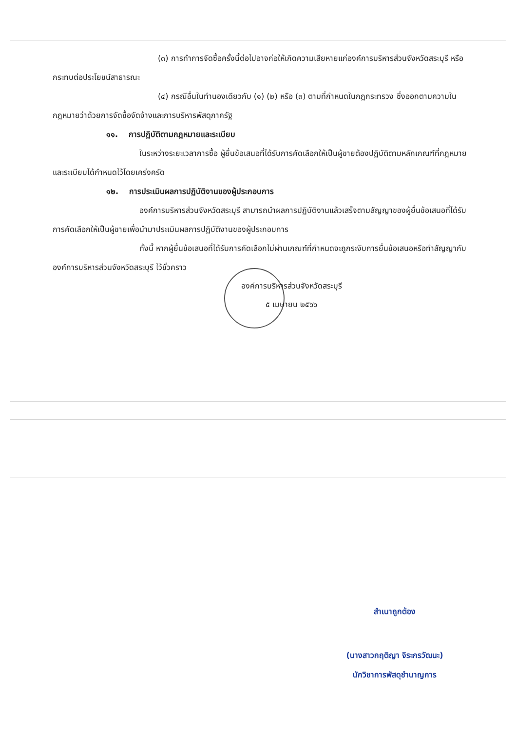(๓) การทำการจัดซื้อครั้งนี้ต่อไปอาจก่อให้เกิดความเสียหายแก่องค์การบริหารส่วนจังหวัดสระบุรี หรือกระทบต่อประโยชน์สาธารณะ
(๔) กรณีอื่นในทำนองเดียวกับ (๑) (๒) หรือ (๓) ตามที่กำหนดในกฎกระทรวง ซึ่งออกตามความในกฎหมายว่าด้วยการจัดซื้อจัดจ้างและการบริหารพัสดุภาครัฐ
๑๑. การปฏิบัติตามกฎหมายและระเบียบ
ในระหว่างระยะเวลาการซื้อ ผู้ยื่นข้อเสนอที่ได้รับการคัดเลือกให้เป็นผู้ขายต้องปฏิบัติตามหลักเกณฑ์ที่กฎหมายและระเบียบได้กำหนดไว้โดยเคร่งครัด
๑๒. การประเมินผลการปฏิบัติงานของผู้ประกอบการ
องค์การบริหารส่วนจังหวัดสระบุรี สามารถนำผลการปฏิบัติงานแล้วเสร็จตามสัญญาของผู้ยื่นข้อเสนอที่ได้รับการคัดเลือกให้เป็นผู้ขายเพื่อนำมาประเมินผลการปฏิบัติงานของผู้ประกอบการ
ทั้งนี้ หากผู้ยื่นข้อเสนอที่ได้รับการคัดเลือกไม่ผ่านเกณฑ์ที่กำหนดจะถูกระงับการยื่นข้อเสนอหรือทำสัญญากับองค์การบริหารส่วนจังหวัดสระบุรี ไว้ชั่วคราว
องค์การบริหารส่วนจังหวัดสระบุรี
๕ เมษายน ๒๕๖๖
สำเนาถูกต้อง
(นางสาวกฤติญา จิระกรวัฒนะ)
นักวิชาการพัสดุชำนาญการ